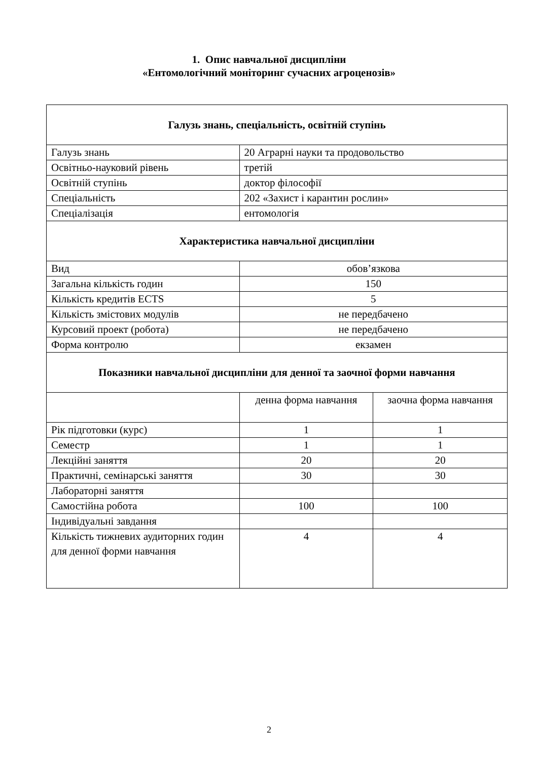1. Опис навчальної дисципліни
«Ентомологічний моніторинг сучасних агроценозів»
| Галузь знань, спеціальність, освітній ступінь | | |
| Галузь знань | 20 Аграрні науки та продовольство | |
| Освітньо-науковий рівень | третій | |
| Освітній ступінь | доктор філософії | |
| Спеціальність | 202 «Захист і карантин рослин» | |
| Спеціалізація | ентомологія | |
| Характеристика навчальної дисципліни | | |
| Вид | обов’язкова | |
| Загальна кількість годин | 150 | |
| Кількість кредитів ECTS | 5 | |
| Кількість змістових модулів | не передбачено | |
| Курсовий проект (робота) | не передбачено | |
| Форма контролю | екзамен | |
| Показники навчальної дисципліни для денної та заочної форми навчання | | |
| | денна форма навчання | заочна форма навчання |
| Рік підготовки (курс) | 1 | 1 |
| Семестр | 1 | 1 |
| Лекційні заняття | 20 | 20 |
| Практичні, семінарські заняття | 30 | 30 |
| Лабораторні заняття | | |
| Самостійна робота | 100 | 100 |
| Індивідуальні завдання | | |
| Кількість тижневих аудиторних годин для денної форми навчання | 4 | 4 |
2